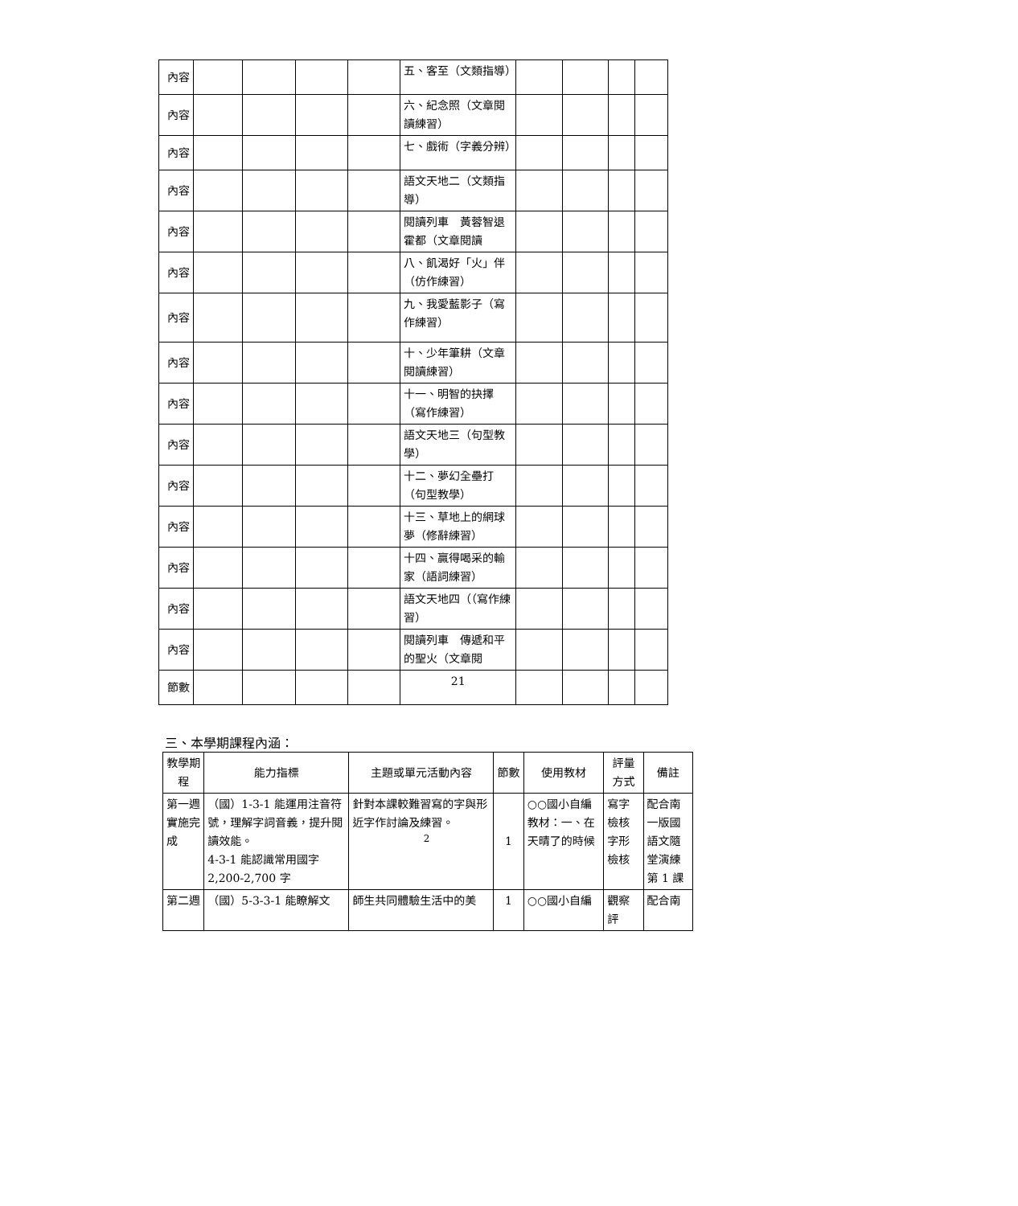| 內容 | | | | | 五、客至（文類指導） | | | | |
| 內容 | | | | | 六、紀念照（文章閱讀練習） | | | | |
| 內容 | | | | | 七、戲術（字義分辨） | | | | |
| 內容 | | | | | 語文天地二（文類指導） | | | | |
| 內容 | | | | | 閱讀列車 黃蓉智退霍都（文章閱讀 | | | | |
| 內容 | | | | | 八、飢渴好「火」伴（仿作練習） | | | | |
| 內容 | | | | | 九、我愛藍影子（寫作練習） | | | | |
| 內容 | | | | | 十、少年筆耕（文章閱讀練習） | | | | |
| 內容 | | | | | 十一、明智的抉擇（寫作練習） | | | | |
| 內容 | | | | | 語文天地三（句型教學） | | | | |
| 內容 | | | | | 十二、夢幻全壘打（句型教學） | | | | |
| 內容 | | | | | 十三、草地上的網球夢（修辭練習） | | | | |
| 內容 | | | | | 十四、贏得喝采的輸家（語詞練習） | | | | |
| 內容 | | | | | 語文天地四（（寫作練習） | | | | |
| 內容 | | | | | 閱讀列車 傳遞和平的聖火（文章閱 | | | | |
| 節數 | | | | | 21 | | | | |
三、本學期課程內涵：
| 教學期程 | 能力指標 | 主題或單元活動內容 | 節數 | 使用教材 | 評量方式 | 備註 |
| --- | --- | --- | --- | --- | --- | --- |
| 第一週實施完成 | （國）1-3-1 能運用注音符號，理解字詞音義，提升閱讀效能。 4-3-1 能認識常用國字 2,200-2,700 字 | 針對本課較難習寫的字與形近字作討論及練習。 | 1 | ○○國小自編教材：一、在天晴了的時候 | 寫字檢核 字形檢核 | 配合南一版國語文隨堂演練第 1 課 |
| 第二週 | （國）5-3-3-1 能瞭解文 | 師生共同體驗生活中的美 | 1 | ○○國小自編 | 觀察評 | 配合南 |
2